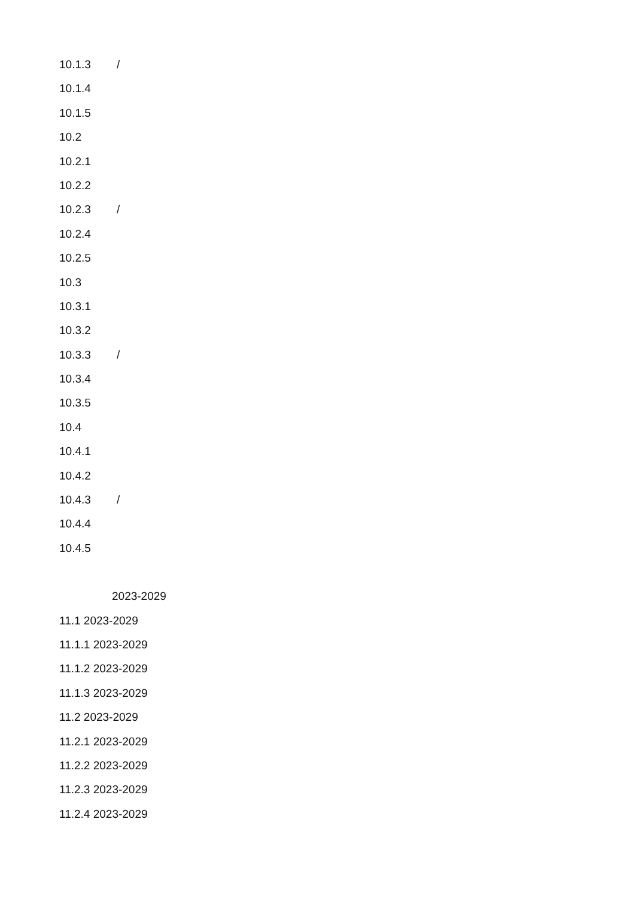10.1.3 /
10.1.4
10.1.5
10.2
10.2.1
10.2.2
10.2.3 /
10.2.4
10.2.5
10.3
10.3.1
10.3.2
10.3.3 /
10.3.4
10.3.5
10.4
10.4.1
10.4.2
10.4.3 /
10.4.4
10.4.5
2023-2029
11.1 2023-2029
11.1.1 2023-2029
11.1.2 2023-2029
11.1.3 2023-2029
11.2 2023-2029
11.2.1 2023-2029
11.2.2 2023-2029
11.2.3 2023-2029
11.2.4 2023-2029